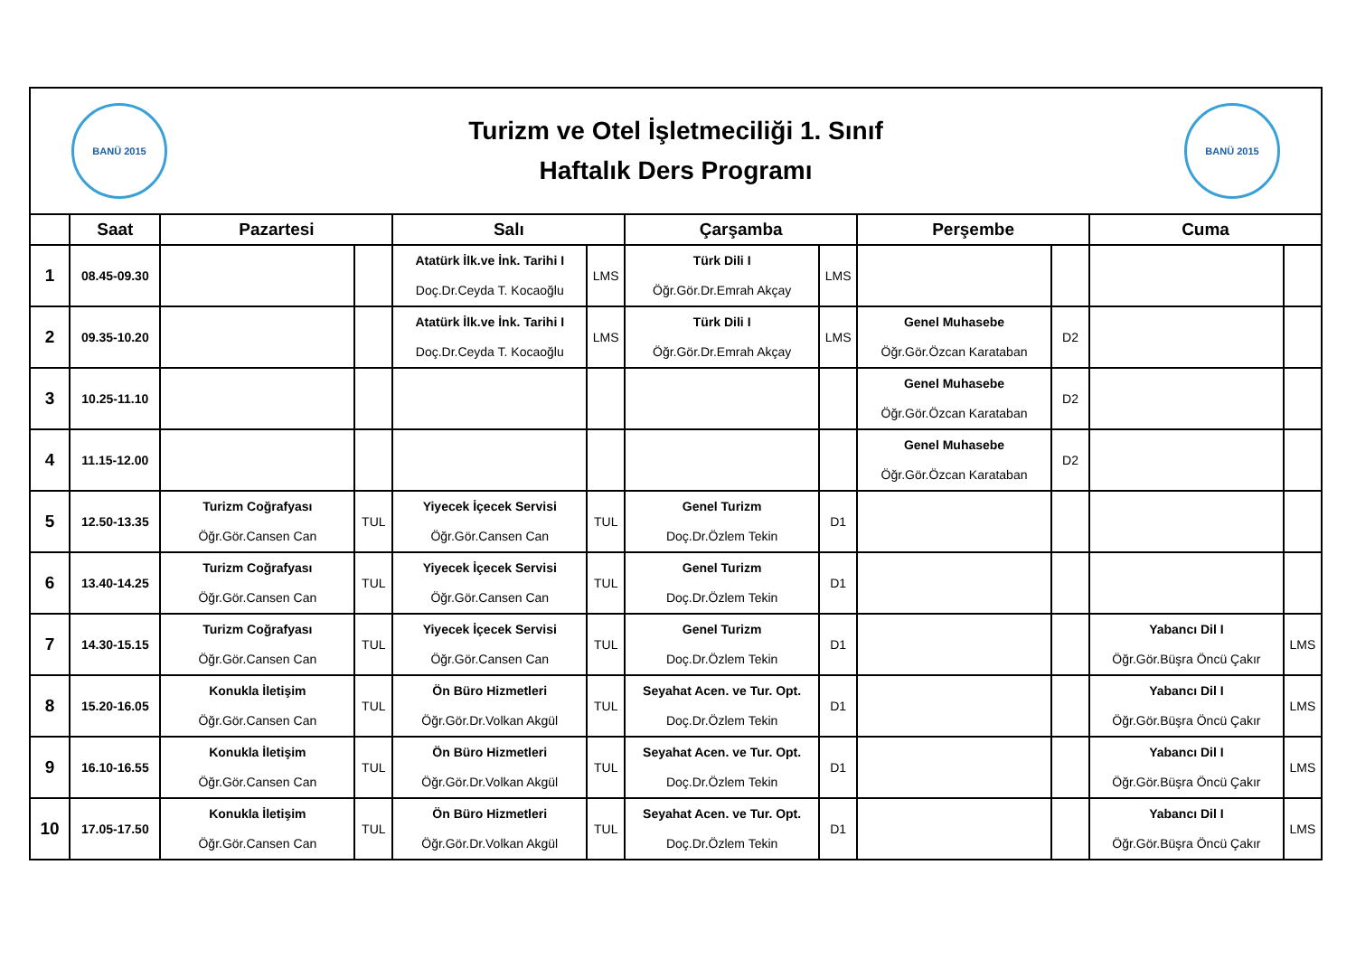| BANÜ 2015 Turizm ve Otel İşletmeciliği 1. Sınıf Haftalık Ders Programı BANÜ 2015 | | | | | | | | | | | |
| | Saat | Pazartesi | | Salı | | Çarşamba | | Perşembe | | Cuma | |
| 1 | 08.45-09.30 | | | Atatürk İlk.ve İnk. Tarihi I Doç.Dr.Ceyda T. Kocaoğlu | LMS | Türk Dili I Öğr.Gör.Dr.Emrah Akçay | LMS | | | | |
| 2 | 09.35-10.20 | | | Atatürk İlk.ve İnk. Tarihi I Doç.Dr.Ceyda T. Kocaoğlu | LMS | Türk Dili I Öğr.Gör.Dr.Emrah Akçay | LMS | Genel Muhasebe Öğr.Gör.Özcan Karataban | D2 | | |
| 3 | 10.25-11.10 | | | | | | | Genel Muhasebe Öğr.Gör.Özcan Karataban | D2 | | |
| 4 | 11.15-12.00 | | | | | | | Genel Muhasebe Öğr.Gör.Özcan Karataban | D2 | | |
| 5 | 12.50-13.35 | Turizm Coğrafyası Öğr.Gör.Cansen Can | TUL | Yiyecek İçecek Servisi Öğr.Gör.Cansen Can | TUL | Genel Turizm Doç.Dr.Özlem Tekin | D1 | | | | |
| 6 | 13.40-14.25 | Turizm Coğrafyası Öğr.Gör.Cansen Can | TUL | Yiyecek İçecek Servisi Öğr.Gör.Cansen Can | TUL | Genel Turizm Doç.Dr.Özlem Tekin | D1 | | | | |
| 7 | 14.30-15.15 | Turizm Coğrafyası Öğr.Gör.Cansen Can | TUL | Yiyecek İçecek Servisi Öğr.Gör.Cansen Can | TUL | Genel Turizm Doç.Dr.Özlem Tekin | D1 | | | Yabancı Dil I Öğr.Gör.Büşra Öncü Çakır | LMS |
| 8 | 15.20-16.05 | Konukla İletişim Öğr.Gör.Cansen Can | TUL | Ön Büro Hizmetleri Öğr.Gör.Dr.Volkan Akgül | TUL | Seyahat Acen. ve Tur. Opt. Doç.Dr.Özlem Tekin | D1 | | | Yabancı Dil I Öğr.Gör.Büşra Öncü Çakır | LMS |
| 9 | 16.10-16.55 | Konukla İletişim Öğr.Gör.Cansen Can | TUL | Ön Büro Hizmetleri Öğr.Gör.Dr.Volkan Akgül | TUL | Seyahat Acen. ve Tur. Opt. Doç.Dr.Özlem Tekin | D1 | | | Yabancı Dil I Öğr.Gör.Büşra Öncü Çakır | LMS |
| 10 | 17.05-17.50 | Konukla İletişim Öğr.Gör.Cansen Can | TUL | Ön Büro Hizmetleri Öğr.Gör.Dr.Volkan Akgül | TUL | Seyahat Acen. ve Tur. Opt. Doç.Dr.Özlem Tekin | D1 | | | Yabancı Dil I Öğr.Gör.Büşra Öncü Çakır | LMS |